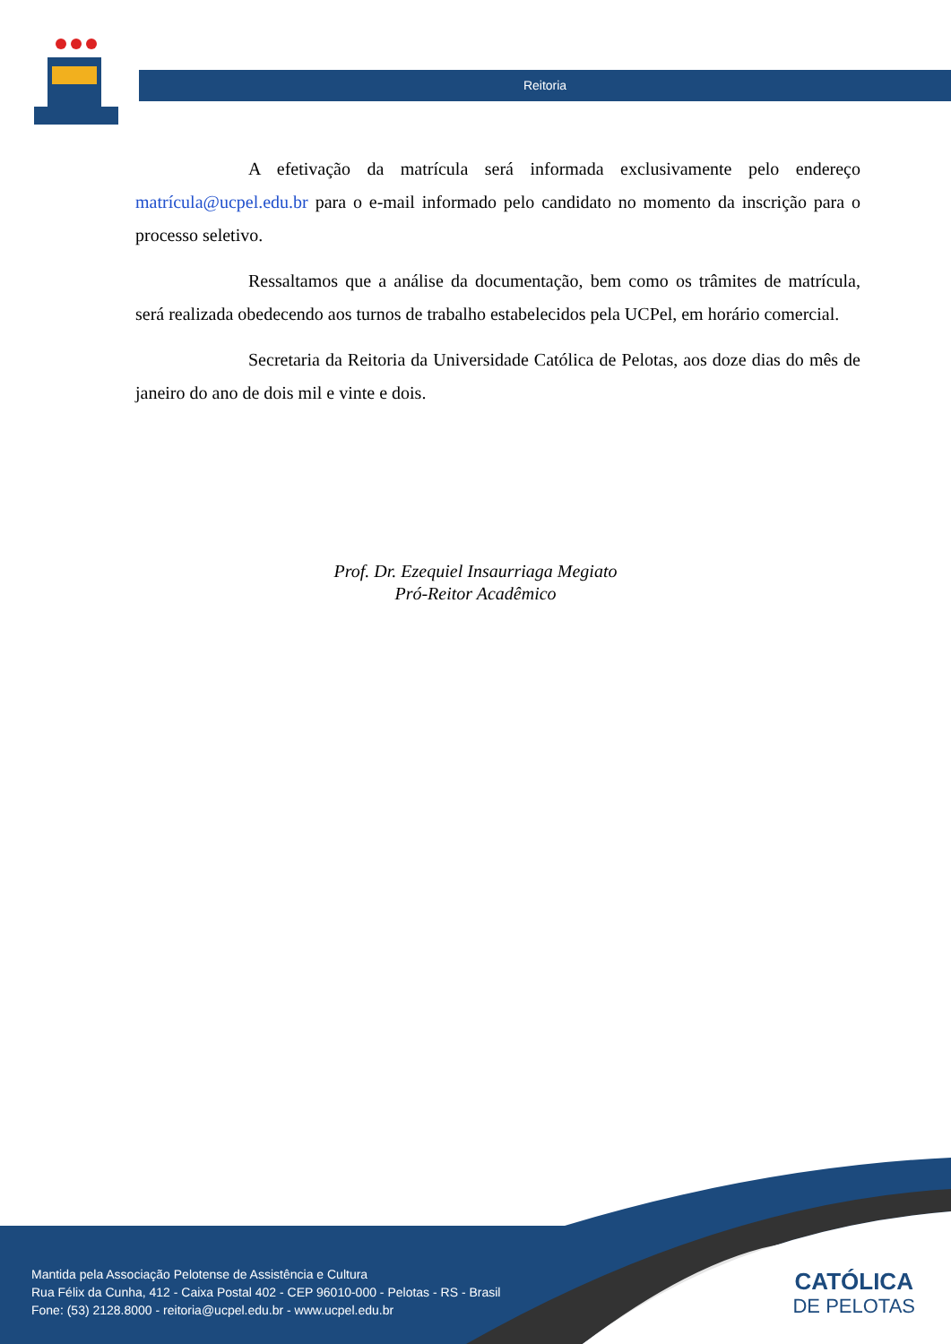Reitoria
A efetivação da matrícula será informada exclusivamente pelo endereço matrícula@ucpel.edu.br para o e-mail informado pelo candidato no momento da inscrição para o processo seletivo.
Ressaltamos que a análise da documentação, bem como os trâmites de matrícula, será realizada obedecendo aos turnos de trabalho estabelecidos pela UCPel, em horário comercial.
Secretaria da Reitoria da Universidade Católica de Pelotas, aos doze dias do mês de janeiro do ano de dois mil e vinte e dois.
Prof. Dr. Ezequiel Insaurriaga Megiato
Pró-Reitor Acadêmico
Mantida pela Associação Pelotense de Assistência e Cultura
Rua Félix da Cunha, 412 - Caixa Postal 402 - CEP 96010-000 - Pelotas - RS - Brasil
Fone: (53) 2128.8000 - reitoria@ucpel.edu.br - www.ucpel.edu.br
CATÓLICA
DE PELOTAS